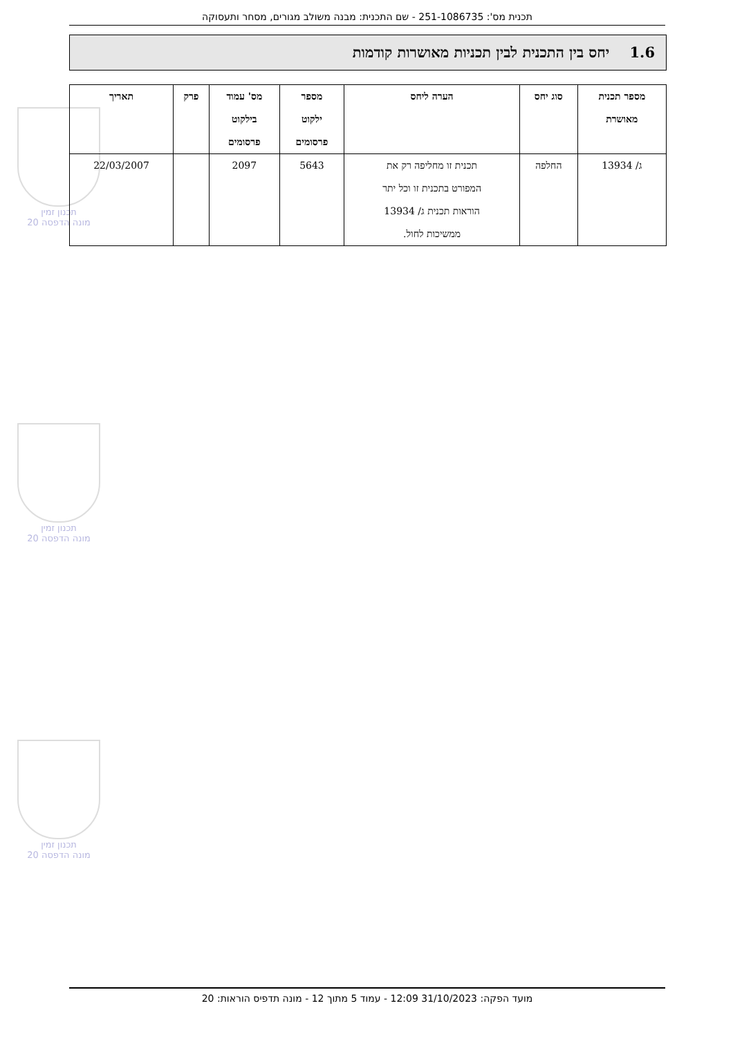תכנית מס': 251-1086735 - שם התכנית: מבנה משולב מגורים, מסחר ותעסוקה
1.6 יחס בין התכנית לבין תכניות מאושרות קודמות
תכנון זמין
מונה הדפסה 20
תכנון זמין
מונה הדפסה 20
תכנון זמין
מונה הדפסה 20
| מספר תכנית מאושרת | סוג יחס | הערה ליחס | מספר ילקוט פרסומים | מס' עמוד בילקוט פרסומים | פרק | תאריך |
| --- | --- | --- | --- | --- | --- | --- |
| ג/ 13934 | החלפה | תכנית זו מחליפה רק את המפורט בתכנית זו וכל יתר הוראות תכנית ג/ 13934 ממשיכות לחול. | 5643 | 2097 | | 22/03/2007 |
מועד הפקה: 31/10/2023 12:09 - עמוד 5 מתוך 12 - מונה תדפיס הוראות: 20